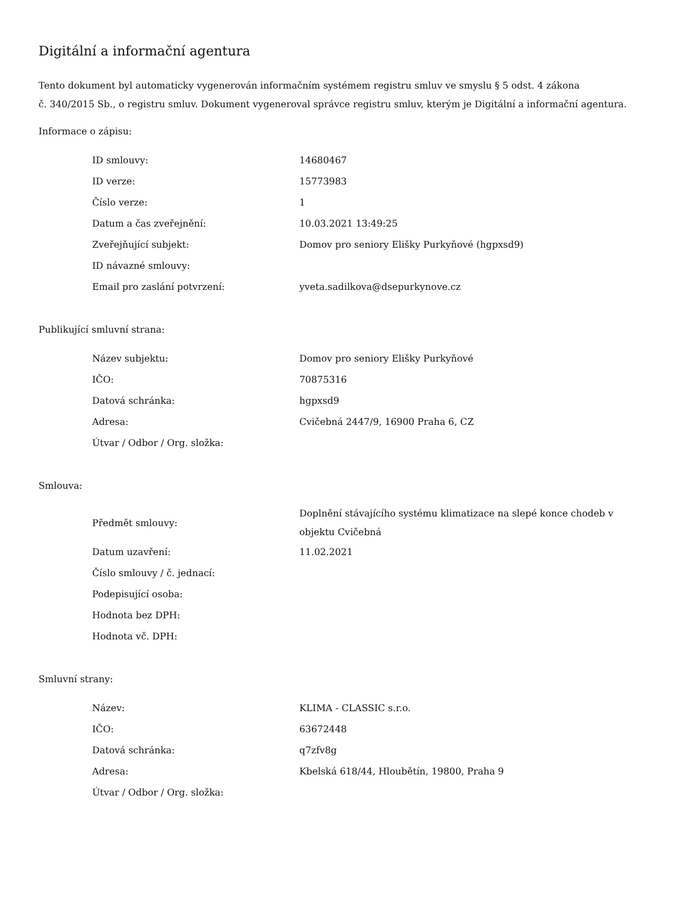Digitální a informační agentura
Tento dokument byl automaticky vygenerován informačním systémem registru smluv ve smyslu § 5 odst. 4 zákona
č. 340/2015 Sb., o registru smluv. Dokument vygeneroval správce registru smluv, kterým je Digitální a informační agentura.
Informace o zápisu:
| ID smlouvy: | 14680467 |
| ID verze: | 15773983 |
| Číslo verze: | 1 |
| Datum a čas zveřejnění: | 10.03.2021 13:49:25 |
| Zveřejňující subjekt: | Domov pro seniory Elišky Purkyňové (hgpxsd9) |
| ID návazné smlouvy: | |
| Email pro zaslání potvrzení: | yveta.sadilkova@dsepurkynove.cz |
Publikující smluvní strana:
| Název subjektu: | Domov pro seniory Elišky Purkyňové |
| IČO: | 70875316 |
| Datová schránka: | hgpxsd9 |
| Adresa: | Cvičebná 2447/9, 16900 Praha 6, CZ |
| Útvar / Odbor / Org. složka: | |
Smlouva:
| Předmět smlouvy: | Doplnění stávajícího systému klimatizace na slepé konce chodeb v objektu Cvičebná |
| Datum uzavření: | 11.02.2021 |
| Číslo smlouvy / č. jednací: | |
| Podepisující osoba: | |
| Hodnota bez DPH: | |
| Hodnota vč. DPH: | |
Smluvní strany:
| Název: | KLIMA - CLASSIC s.r.o. |
| IČO: | 63672448 |
| Datová schránka: | q7zfv8g |
| Adresa: | Kbelská 618/44, Hloubětín, 19800, Praha 9 |
| Útvar / Odbor / Org. složka: | |